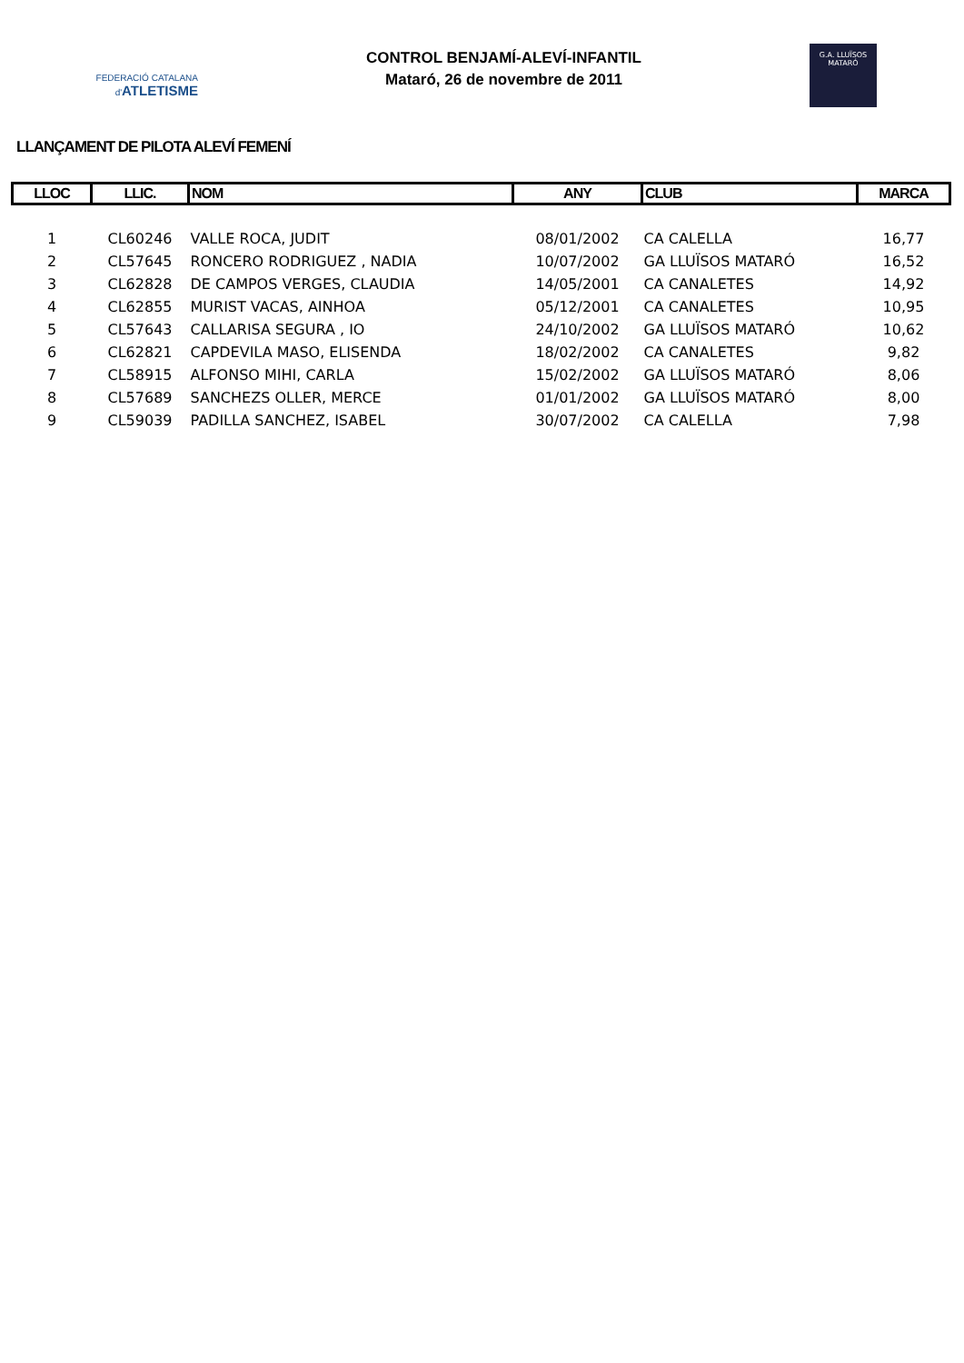FEDERACIÓ CATALANA
d'ATLETISME
CONTROL BENJAMÍ-ALEVÍ-INFANTIL
Mataró, 26 de novembre de 2011
G.A. LLUÏSOS
MATARÓ
LLANÇAMENT DE PILOTA ALEVÍ FEMENÍ
| LLOC | LLIC. | NOM | ANY | CLUB | MARCA |
| --- | --- | --- | --- | --- | --- |
| 1 | CL60246 | VALLE ROCA, JUDIT | 08/01/2002 | CA CALELLA | 16,77 |
| 2 | CL57645 | RONCERO RODRIGUEZ , NADIA | 10/07/2002 | GA LLUÏSOS MATARÓ | 16,52 |
| 3 | CL62828 | DE CAMPOS VERGES, CLAUDIA | 14/05/2001 | CA CANALETES | 14,92 |
| 4 | CL62855 | MURIST VACAS, AINHOA | 05/12/2001 | CA CANALETES | 10,95 |
| 5 | CL57643 | CALLARISA SEGURA , IO | 24/10/2002 | GA LLUÏSOS MATARÓ | 10,62 |
| 6 | CL62821 | CAPDEVILA MASO, ELISENDA | 18/02/2002 | CA CANALETES | 9,82 |
| 7 | CL58915 | ALFONSO MIHI, CARLA | 15/02/2002 | GA LLUÏSOS MATARÓ | 8,06 |
| 8 | CL57689 | SANCHEZS OLLER, MERCE | 01/01/2002 | GA LLUÏSOS MATARÓ | 8,00 |
| 9 | CL59039 | PADILLA SANCHEZ, ISABEL | 30/07/2002 | CA CALELLA | 7,98 |